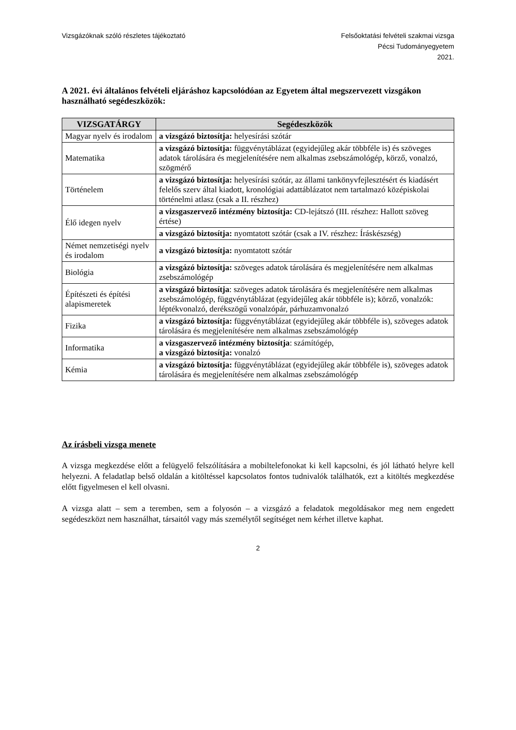Vizsgázóknak szóló részletes tájékoztató
Felsőoktatási felvételi szakmai vizsga
Pécsi Tudományegyetem
2021.
A 2021. évi általános felvételi eljáráshoz kapcsolódóan az Egyetem által megszervezett vizsgákon használható segédeszközök:
| VIZSGATÁRGY | Segédeszközök |
| --- | --- |
| Magyar nyelv és irodalom | a vizsgázó biztosítja: helyesírási szótár |
| Matematika | a vizsgázó biztosítja: függvénytáblázat (egyidejűleg akár többféle is) és szöveges adatok tárolására és megjelenítésére nem alkalmas zsebszámológép, körző, vonalzó, szögmérő |
| Történelem | a vizsgázó biztosítja: helyesírási szótár, az állami tankönyvfejlesztésért és kiadásért felelős szerv által kiadott, kronológiai adattáblázatot nem tartalmazó középiskolai történelmi atlasz (csak a II. részhez) |
| Élő idegen nyelv | a vizsgaszervező intézmény biztosítja: CD-lejátszó (III. részhez: Hallott szöveg értése) |
| | a vizsgázó biztosítja: nyomtatott szótár (csak a IV. részhez: Íráskészség) |
| Német nemzetiségi nyelv és irodalom | a vizsgázó biztosítja: nyomtatott szótár |
| Biológia | a vizsgázó biztosítja: szöveges adatok tárolására és megjelenítésére nem alkalmas zsebszámológép |
| Építészeti és építési alapismeretek | a vizsgázó biztosítja : szöveges adatok tárolására és megjelenítésére nem alkalmas zsebszámológép, függvénytáblázat (egyidejűleg akár többféle is); körző, vonalzók: léptékvonalzó, derékszögű vonalzópár, párhuzamvonalzó |
| Fizika | a vizsgázó biztosítja: függvénytáblázat (egyidejűleg akár többféle is), szöveges adatok tárolására és megjelenítésére nem alkalmas zsebszámológép |
| Informatika | a vizsgaszervező intézmény biztosítja : számítógép, a vizsgázó biztosítja: vonalzó |
| Kémia | a vizsgázó biztosítja: függvénytáblázat (egyidejűleg akár többféle is), szöveges adatok tárolására és megjelenítésére nem alkalmas zsebszámológép |
Az írásbeli vizsga menete
A vizsga megkezdése előtt a felügyelő felszólítására a mobiltelefonokat ki kell kapcsolni, és jól látható helyre kell helyezni. A feladatlap belső oldalán a kitöltéssel kapcsolatos fontos tudnivalók találhatók, ezt a kitöltés megkezdése előtt figyelmesen el kell olvasni.
A vizsga alatt – sem a teremben, sem a folyosón – a vizsgázó a feladatok megoldásakor meg nem engedett segédeszközt nem használhat, társaitól vagy más személytől segítséget nem kérhet illetve kaphat.
2